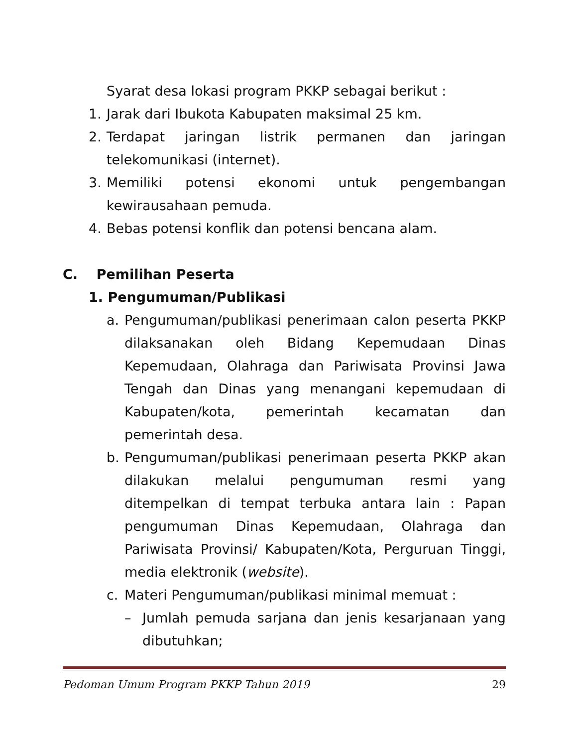Syarat desa lokasi program PKKP sebagai berikut :
1. Jarak dari Ibukota Kabupaten maksimal 25 km.
2. Terdapat jaringan listrik permanen dan jaringan telekomunikasi (internet).
3. Memiliki potensi ekonomi untuk pengembangan kewirausahaan pemuda.
4. Bebas potensi konflik dan potensi bencana alam.
C. Pemilihan Peserta
1. Pengumuman/Publikasi
a. Pengumuman/publikasi penerimaan calon peserta PKKP dilaksanakan oleh Bidang Kepemudaan Dinas Kepemudaan, Olahraga dan Pariwisata Provinsi Jawa Tengah dan Dinas yang menangani kepemudaan di Kabupaten/kota, pemerintah kecamatan dan pemerintah desa.
b. Pengumuman/publikasi penerimaan peserta PKKP akan dilakukan melalui pengumuman resmi yang ditempelkan di tempat terbuka antara lain : Papan pengumuman Dinas Kepemudaan, Olahraga dan Pariwisata Provinsi/ Kabupaten/Kota, Perguruan Tinggi, media elektronik (website).
c. Materi Pengumuman/publikasi minimal memuat :
– Jumlah pemuda sarjana dan jenis kesarjanaan yang dibutuhkan;
Pedoman Umum Program PKKP Tahun 2019 29